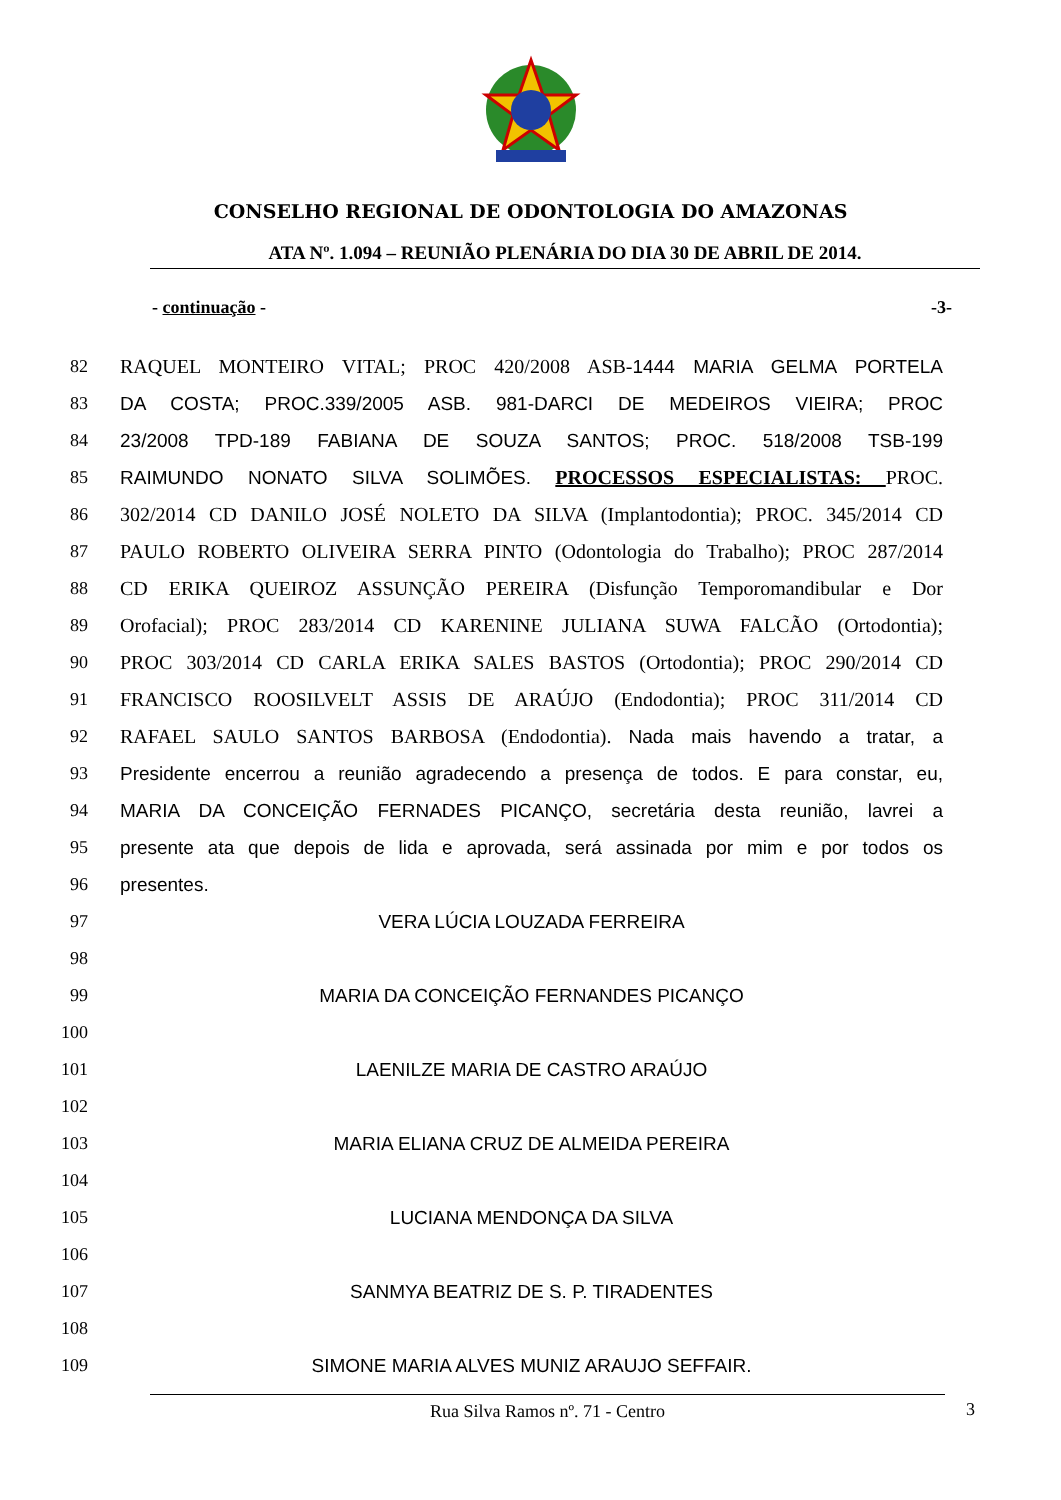CONSELHO REGIONAL DE ODONTOLOGIA DO AMAZONAS
ATA Nº. 1.094 – REUNIÃO PLENÁRIA DO DIA 30 DE ABRIL DE 2014.
- continuação - -3-
82 RAQUEL MONTEIRO VITAL; PROC 420/2008 ASB-1444 MARIA GELMA PORTELA
83 DA COSTA; PROC.339/2005 ASB. 981-DARCI DE MEDEIROS VIEIRA; PROC
84 23/2008 TPD-189 FABIANA DE SOUZA SANTOS; PROC. 518/2008 TSB-199
85 RAIMUNDO NONATO SILVA SOLIMÕES. PROCESSOS ESPECIALISTAS: PROC.
86 302/2014 CD DANILO JOSÉ NOLETO DA SILVA (Implantodontia); PROC. 345/2014 CD
87 PAULO ROBERTO OLIVEIRA SERRA PINTO (Odontologia do Trabalho); PROC 287/2014
88 CD ERIKA QUEIROZ ASSUNÇÃO PEREIRA (Disfunção Temporomandibular e Dor
89 Orofacial); PROC 283/2014 CD KARENINE JULIANA SUWA FALCÃO (Ortodontia);
90 PROC 303/2014 CD CARLA ERIKA SALES BASTOS (Ortodontia); PROC 290/2014 CD
91 FRANCISCO ROOSILVELT ASSIS DE ARAÚJO (Endodontia); PROC 311/2014 CD
92 RAFAEL SAULO SANTOS BARBOSA (Endodontia). Nada mais havendo a tratar, a
93 Presidente encerrou a reunião agradecendo a presença de todos. E para constar, eu,
94 MARIA DA CONCEIÇÃO FERNADES PICANÇO, secretária desta reunião, lavrei a
95 presente ata que depois de lida e aprovada, será assinada por mim e por todos os
96 presentes.
97 VERA LÚCIA LOUZADA FERREIRA
98
99 MARIA DA CONCEIÇÃO FERNANDES PICANÇO
100
101 LAENILZE MARIA DE CASTRO ARAÚJO
102
103 MARIA ELIANA CRUZ DE ALMEIDA PEREIRA
104
105 LUCIANA MENDONÇA DA SILVA
106
107 SANMYA BEATRIZ DE S. P. TIRADENTES
108
109 SIMONE MARIA ALVES MUNIZ ARAUJO SEFFAIR.
Rua Silva Ramos nº. 71 - Centro 3